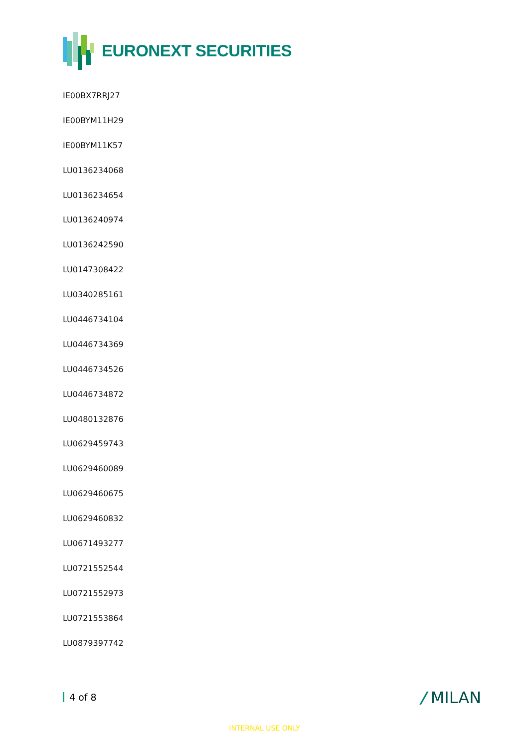EURONEXT SECURITIES
IE00BX7RRJ27
IE00BYM11H29
IE00BYM11K57
LU0136234068
LU0136234654
LU0136240974
LU0136242590
LU0147308422
LU0340285161
LU0446734104
LU0446734369
LU0446734526
LU0446734872
LU0480132876
LU0629459743
LU0629460089
LU0629460675
LU0629460832
LU0671493277
LU0721552544
LU0721552973
LU0721553864
LU0879397742
4 of 8 / MILAN
INTERNAL USE ONLY